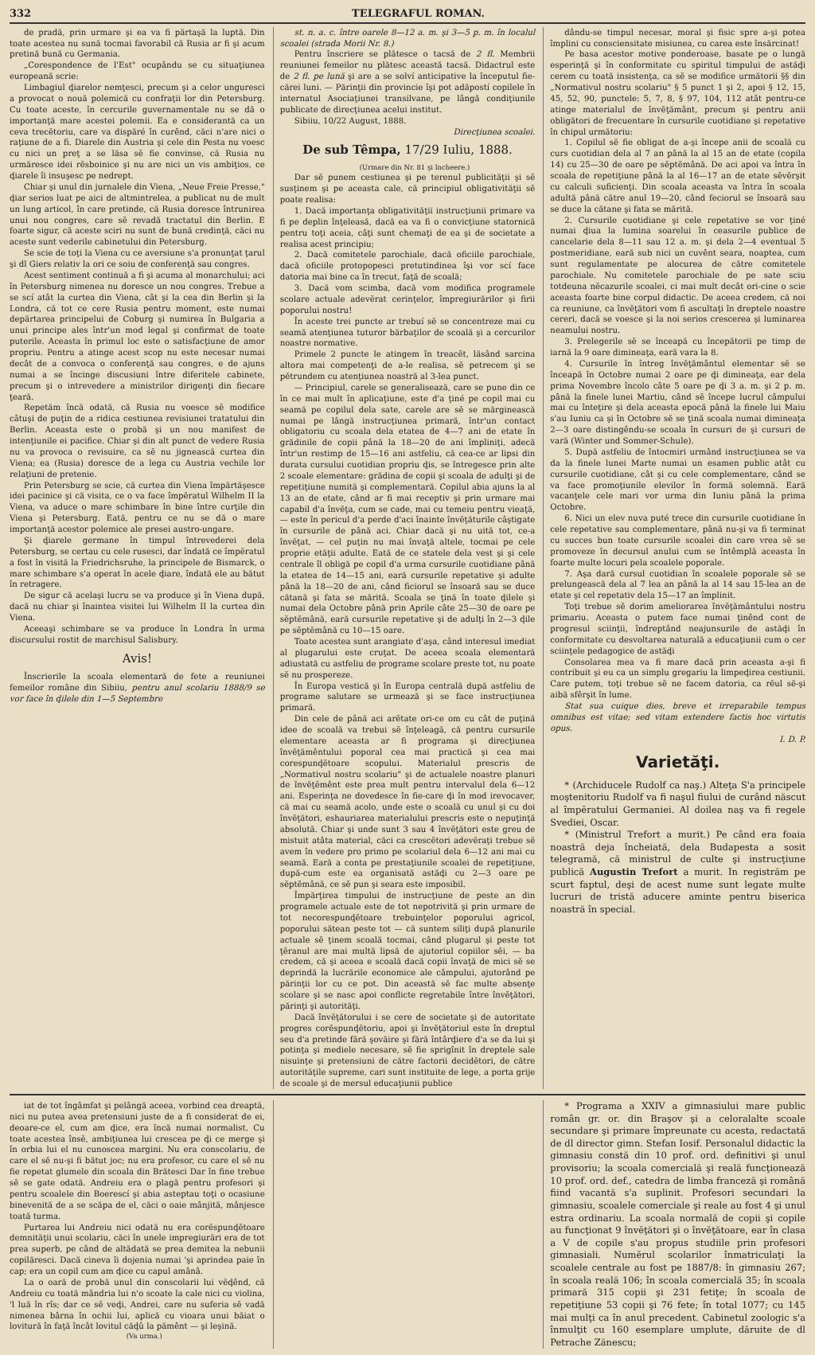332 TELEGRAFUL ROMAN.
de pradă, prin urmare şi ea va fi părtaşă la luptă. Din toate acestea nu sună tocmai favorabil că Rusia ar fi şi acum pretină bună cu Germania.
„Corespondence de l'Est" ocupându se cu situaţiunea europeană scrie:
Limbagiul ḑiarelor nemţesci, precum şi a celor unguresci a provocat o nouă polemică cu confraţii lor din Petersburg. Cu toate aceste, în cercurile guvernamentale nu se dă o importanţă mare acestei polemii. Ea e considerantă ca un ceva trecĕtoriu, care va dispăré în curênd, căci n'are nici o raţiune de a fi. Diarele din Austria şi cele din Pesta nu voesc cu nici un preţ a se lăsa sĕ fie convinse, că Rusia nu urmăresce idei rĕsboinice şi nu are nici un vis ambiţios, ce ḑiarele îi insuşesc pe nedrept.
Chiar şi unul din jurnalele din Viena, „Neue Freie Presse," ḑiar serios luat pe aici de altmintrelea, a publicat nu de mult un lung articol, în care pretinde, că Rusia doresce întrunirea unui nou congres, care sĕ revadă tractatul din Berlin. E foarte sigur, că aceste sciri nu sunt de bună credinţă, căci nu aceste sunt vederile cabinetului din Petersburg.
Se scie de toţi la Viena cu ce aversiune s'a pronunţat ţarul şi dl Giers relativ la ori ce soiu de conferenţă sau congres.
Acest sentiment continuă a fi şi acuma al monarchului; aci în Petersburg nimenea nu doresce un nou congres. Trebue a se scí atât la curtea din Viena, cât şi la cea din Berlin şi la Londra, că tot ce cere Rusia pentru moment, este numai depărtarea principelui de Coburg şi numirea în Bulgaria a unui principe ales într'un mod legal şi confirmat de toate puterile. Aceasta în primul loc este o satisfacţiune de amor propriu. Pentru a atinge acest scop nu este necesar numai decât de a convoca o conferenţă sau congres, e de ajuns numai a se încinge discusiuni între diferitele cabinete, precum şi o intrevedere a ministrilor dirigenţi din fiecare ţeară.
Repetăm încă odată, că Rusia nu voesce sĕ modifice câtuşi de puţin de a ridica cestiunea revisiunei tratatului din Berlin. Aceasta este o probă şi un nou manifest de intenţiunile ei pacifice. Chiar şi din alt punct de vedere Rusia nu va provoca o revisuire, ca sĕ nu jignească curtea din Viena; ea (Rusia) doresce de a lega cu Austria vechile lor relaţiuni de pretenie.
Prin Petersburg se scie, că curtea din Viena împărtăşesce idei pacinice şi că visita, ce o va face împĕratul Wilhelm II la Viena, va aduce o mare schimbare în bine între curţile din Viena şi Petersburg. Eată, pentru ce nu se dă o mare importanţă acestor polemice ale presei austro-ungare.
Şi ḑiarele germane în timpul întrevederei dela Petersburg, se certau cu cele rusesci, dar îndată ce împĕratul a fost în visită la Friedrichsruhe, la principele de Bismarck, o mare schimbare s'a operat în acele ḑiare, îndată ele au bătut în retragere.
De sigur că acelaşi lucru se va produce şi în Viena după, dacă nu chiar şi înaintea visitei lui Wilhelm II la curtea din Viena.
Aceeaşi schimbare se va produce în Londra în urma discursului rostit de marchisul Salisbury.
Avis!
Înscrierile la scoala elementară de fete a reuniunei femeilor române din Sibiiu, pentru anul scolariu 1888/9 se vor face în ḑilele din 1—5 Septembre
st. n. a. c. între oarele 8—12 a. m. şi 3—5 p. m. în localul scoalei (strada Morii Nr. 8.)
Pentru înscriere se plătesce o tacsă de 2 fl. Membrii reuniunei femeilor nu plătesc această tacsă. Didactrul este de 2 fl. pe lună şi are a se solví anticipative la începutul fie-cărei luni. — Părinţii din provincie îşi pot adăpostí copilele în internatul Asociaţiunei transilvane, pe lângă condiţiunile publicate de direcţiunea acelui institut.
Sibiiu, 10/22 August, 1888.
Direcţiunea scoalei.
De sub Têmpa, 17/29 Iuliu, 1888.
(Urmare din Nr. 81 şi încheere.)
Dar sĕ punem cestiunea şi pe terenul publicităţii şi sĕ susţinem şi pe aceasta cale, că principiul obligativităţii sĕ poate realisa:
1. Dacă importanţa obligativităţii instrucţiunii primare va fi pe deplin înţeleasă, dacă ea va fi o convicţiune statornică pentru toţi aceia, câţi sunt chemaţi de ea şi de societate a realisa acest principiu;
2. Dacă comitetele parochiale, dacă oficiile parochiale, dacă oficiile protopopesci pretutindinea îşi vor scí face datoria mai bine ca în trecut, faţă de scoală;
3. Dacă vom scimba, dacă vom modifica programele scolare actuale adevĕrat cerinţelor, împregiurărilor şi firii poporului nostru!
În aceste trei puncte ar trebuí sĕ se concentreze mai cu seamă atenţiunea tuturor bărbaţilor de scoală şi a cercurilor noastre normative.
Primele 2 puncte le atingem în treacĕt, lăsând sarcina altora mai competenţi de a-le realisa, sĕ petrecem şi se pĕtrundem cu atenţiunea noastră al 3-lea punct.
— Principiul, carele se generalisează, care se pune din ce în ce mai mult în aplicaţiune, este d'a ţiné pe copil mai cu seamă pe copilul dela sate, carele are sĕ se mărginească numai pe lângă instrucţiunea primară, într'un contact obligatoriu cu scoala dela etatea de 4—7 ani de etate în grădinile de copii până la 18—20 de ani împliniţi, adecă într'un restimp de 15—16 ani astfeliu, că cea-ce ar lipsi din durata cursului cuotidian propriu ḑis, se întregesce prin alte 2 scoale elementare: grădina de copii şi scoala de adulţi şi de repetiţiune numită şi complementară. Copilul abia ajuns la al 13 an de etate, când ar fi mai receptiv şi prin urmare mai capabil d'a învĕţa, cum se cade, mai cu temeiu pentru vieaţă, — este în pericul d'a perde d'aci înainte învĕţăturile câştigate în cursurile de până aci. Chiar dacă şi nu uită tot, ce-a învĕţat, — cel puţin nu mai învaţă altele, tocmai pe cele proprie etăţii adulte. Eată de ce statele dela vest şi şi cele centrale îl obligă pe copil d'a urma cursurile cuotidiane până la etatea de 14—15 ani, eară cursurile repetative şi adulte până la 18—20 de ani, când ficiorul se însoară sau se duce cătană şi fata se mărită. Scoala se ţină în toate ḑilele şi numai dela Octobre până prin Aprile câte 25—30 de oare pe sĕptĕmână, eară cursurile repetative şi de adulţi în 2—3 ḑile pe sĕptĕmână cu 10—15 oare.
Toate acestea sunt arangiate d'aşa, când interesul imediat al plugarului este cruţat. De aceea scoala elementară adiustată cu astfeliu de programe scolare preste tot, nu poate sĕ nu prospereze.
În Europa vestică şi în Europa centrală după astfeliu de programe salutare se urmează şi se face instrucţiunea primară.
Din cele de până aci arĕtate ori-ce om cu cât de puţină idee de scoală va trebui sĕ înţeleagă, că pentru cursurile elementare aceasta ar fi programa şi direcţiunea învĕţămêntului poporal cea mai practică şi cea mai corespunḑĕtoare scopului. Materialul prescris de „Normativul nostru scolariu" şi de actualele noastre planuri de învĕţĕmênt este prea mult pentru intervalul dela 6—12 ani. Esperinţa ne dovedesce în fie-care ḑi în mod irevocaver, că mai cu seamă acolo, unde este o scoală cu unul şi cu doi învĕţători, eshauriarea materialului prescris este o nepuţinţă absolută. Chiar şi unde sunt 3 sau 4 învĕţători este greu de mistuit atâta material, căci ca crescĕtori adevĕraţi trebue sĕ avem în vedere pro primo pe scolariul dela 6—12 ani mai cu seamă. Eară a conta pe prestaţiunile scoalei de repetiţiune, după-cum este ea organisată astăḑi cu 2—3 oare pe sĕptĕmână, ce sĕ pun şi seara este imposibil.
Împărţirea timpului de instrucţiune de peste an din programele actuale este de tot nepotrivită şi prin urmare de tot necorespunḑĕtoare trebuinţelor poporului agricol, poporului sătean peste tot — că suntem siliţi după planurile actuale sĕ ţinem scoală tocmai, când plugarul şi peste tot ţĕranul are mai multă lipsă de ajutoriul copiilor sĕi, — ba credem, că şi aceea e scoală dacă copii învaţă de mici sĕ se deprindă la lucrările economice ale câmpului, ajutorând pe părinţii lor cu ce pot. Din această sĕ fac multe absenţe scolare şi se nasc apoi conflicte regretabile între învĕţători, părinţi şi autorităţi.
Dacă învĕţătorului i se cere de societate şi de autoritate progres corĕspunḑĕtoriu, apoi şi învĕţătoriul este în dreptul seu d'a pretinde fără şovăire şi fără întârḑiere d'a se da lui şi potinţa şi mediele necesare, sĕ fie sprigînit în dreptele sale nisuinţe şi pretensiuni de către factorii decidĕtori, de către autorităţile supreme, cari sunt instituite de lege, a porta grije de scoale şi de mersul educaţiunii publice
dându-se timpul necesar, moral şi fisic spre a-şi potea împlini cu consciensitate misiunea, cu carea este însărcinat!
Pe basa acestor motive ponderoase, basate pe o lungă esperinţă şi în conformitate cu spiritul timpului de astăḑi cerem cu toată insistenţa, ca sĕ se modifice următorii §§ din „Normativul nostru scolariu" § 5 punct 1 şi 2, apoi § 12, 15, 45, 52, 90, punctele: 5, 7, 8, § 97, 104, 112 atât pentru-ce atinge materialul de învĕţământ, precum şi pentru anii obligători de frecuentare în cursurile cuotidiane şi repetative în chipul următoriu:
1. Copilul sĕ fie obligat de a-şi începe anii de scoală cu curs cuotidian dela al 7 an până la al 15 an de etate (copila 14) cu 25—30 de oare pe sĕptĕmână. De aci apoi va întra în scoala de repetiţiune până la al 16—17 an de etate sĕvĕrşit cu calculi suficienţi. Din scoala aceasta va întra în scoala adultă până către anul 19—20, când feciorul se însoară sau se duce la cătane şi fata se mărită.
2. Cursurile cuotidiane şi cele repetative se vor ţiné numai ḑiua la lumina soarelui în ceasurile publice de cancelarie dela 8—11 sau 12 a. m. şi dela 2—4 eventual 5 postmeridiane, eară sub nici un cuvênt seara, noaptea, cum sunt regulamentate pe alocurea de către comitetele parochiale. Nu comitetele parochiale de pe sate sciu totdeuna nĕcazurile scoalei, ci mai mult decât ori-cine o scie aceasta foarte bine corpul didactic. De aceea credem, că noi ca reuniune, ca învĕţători vom fi ascultaţi în dreptele noastre cereri, dacă se voesce şi la noi serios crescerea şi luminarea neamului nostru.
3. Prelegerile sĕ se înceapă cu începătorii pe timp de iarnă la 9 oare dimineaţa, eară vara la 8.
4. Cursurile în întreg învĕţământul elementar sĕ se înceapă în Octobre numai 2 oare pe ḑi dimineaţa, ear dela prima Novembre încolo câte 5 oare pe ḑi 3 a. m. şi 2 p. m. până la finele lunei Martiu, când sĕ începe lucrul câmpului mai cu înteţire şi dela aceasta epocă până la finele lui Maiu s'au Iuniu ca şi în Octobre sĕ se ţină scoala numai dimineaţa 2—3 oare distingêndu-se scoala în cursuri de şi cursuri de vară (Winter und Sommer-Schule).
5. După astfeliu de întocmiri urmând instrucţiunea se va da la finele lunei Marte numai un esamen public atât cu cursurile cuotidiane, cât şi cu cele complementare, când se va face promoţiunile elevilor în formă solemnă. Eară vacanţele cele mari vor urma din Iuniu până la prima Octobre.
6. Nici un elev nuva puté trece din cursurile cuotidiane în cele repetative sau complementare, până nu-şi va fi terminat cu succes bun toate cursurile scoalei din care vrea sĕ se promoveze în decursul anului cum se întêmplă aceasta în foarte multe locuri pela scoalele poporale.
7. Aşa dară cursul cuotidian în scoalele poporale sĕ se prelungească dela al 7 lea an până la al 14 sau 15-lea an de etate şi cel repetativ dela 15—17 an împlinit.
Toţi trebue sĕ dorim ameliorarea învĕţământului nostru primariu. Aceasta o putem face numai ţinênd cont de progresul sciinţii, îndreptând neajunsurile de astăḑi în conformitate cu desvoltarea naturală a educaţiunii cum o cer sciinţele pedagogice de astăḑi
Consolarea mea va fi mare dacă prin aceasta a-şi fi contribuit şi eu ca un simplu gregariu la limpeḑirea cestiunii. Care putem, toţi trebue sĕ ne facem datoria, ca rĕul sĕ-şi aibă sfêrşit în lume.
Stat sua cuique dies, breve et irreparabile tempus omnibus est vitae; sed vitam extendere factis hoc virtutis opus.
I. D. P.
Varietăţi.
* (Archiducele Rudolf ca naş.) Alteţa S'a principele moştenitoriu Rudolf va fi naşul fiului de curând născut al împĕratului Germaniei. Al doilea naş va fi regele Svediei, Oscar.
* (Ministrul Trefort a murit.) Pe când era foaia noastră deja încheiată, dela Budapesta a sosit telegramă, că ministrul de culte şi instrucţiune publică Augustin Trefort a murit. In registrăm pe scurt faptul, deşi de acest nume sunt legate multe lucruri de tristă aducere aminte pentru biserica noastră în special.
iat de tot îngâmfat şi pelângă aceea, vorbind cea dreaptă, nici nu putea avea pretensiuni juste de a fi considerat de ei, deoare-ce el, cum am ḑice, era încă numai normalist. Cu toate acestea însĕ, ambiţiunea lui crescea pe ḑi ce merge şi în orbia lui el nu cunoscea margini. Nu era conscolariu, de care el sĕ nu-şi fi bătut joc; nu era profesor, cu care el sĕ nu fie repetat glumele din scoala din Brătesci Dar în fine trebue sĕ se gate odată. Andreiu era o plagă pentru profesori şi pentru scoalele din Boerescí şi abia asteptau toţi o ocasiune binevenită de a se scăpa de el, căci o oaie mânjită, mânjesce toată turma.
Purtarea lui Andreiu nici odată nu era corĕspunḑĕtoare demnităţii unui scolariu, căci în unele impregiurări era de tot prea superb, pe când de altădată se prea demitea la nebunii copilăresci. Dacă cineva îi dojenia numai 'şi aprindea paie în cap; era un copil cum am ḑice cu capul amânâ.
La o oară de probă unul din conscolarii lui vĕḑênd, că Andreiu cu toată mândria lui n'o scoate la cale nici cu violina, 'l luă în rîs; dar ce sĕ veḑi, Andrei, care nu suferia sĕ vadă nimenea bârna în ochii lui, aplică cu vioara unui băiat o lovitură în faţă încât lovitul căḑû la pămênt — şi leşină.
(Va urma.)
* Programa a XXIV a gimnasiului mare public român gr. or. din Braşov şi a celoralalte scoale secundare şi primare împreunate cu acesta, redactată de dl director gimn. Stefan Iosif. Personalul didactic la gimnasiu constă din 10 prof. ord. definitivi şi unul provisoriu; la scoala comercială şi reală funcţionează 10 prof. ord. def., catedra de limba franceză şi română fiind vacantă s'a suplinit. Profesori secundari la gimnasiu, scoalele comerciale şi reale au fost 4 şi unul estra ordinariu. La scoala normală de copii şi copile au funcţionat 9 învĕţători şi o învĕţătoare, ear în clasa a V de copile s'au propus studiile prin profesori gimnasiali. Numĕrul scolarilor înmatriculaţi la scoalele centrale au fost pe 1887/8: în gimnasiu 267; în scoala reală 106; în scoala comercială 35; în scoala primară 315 copii şi 231 fetiţe; în scoala de repetiţiune 53 copii şi 76 fete; în total 1077; cu 145 mai mulţi ca în anul precedent. Cabinetul zoologic s'a înmulţit cu 160 esemplare umplute, dăruite de dl Petrache Zănescu;